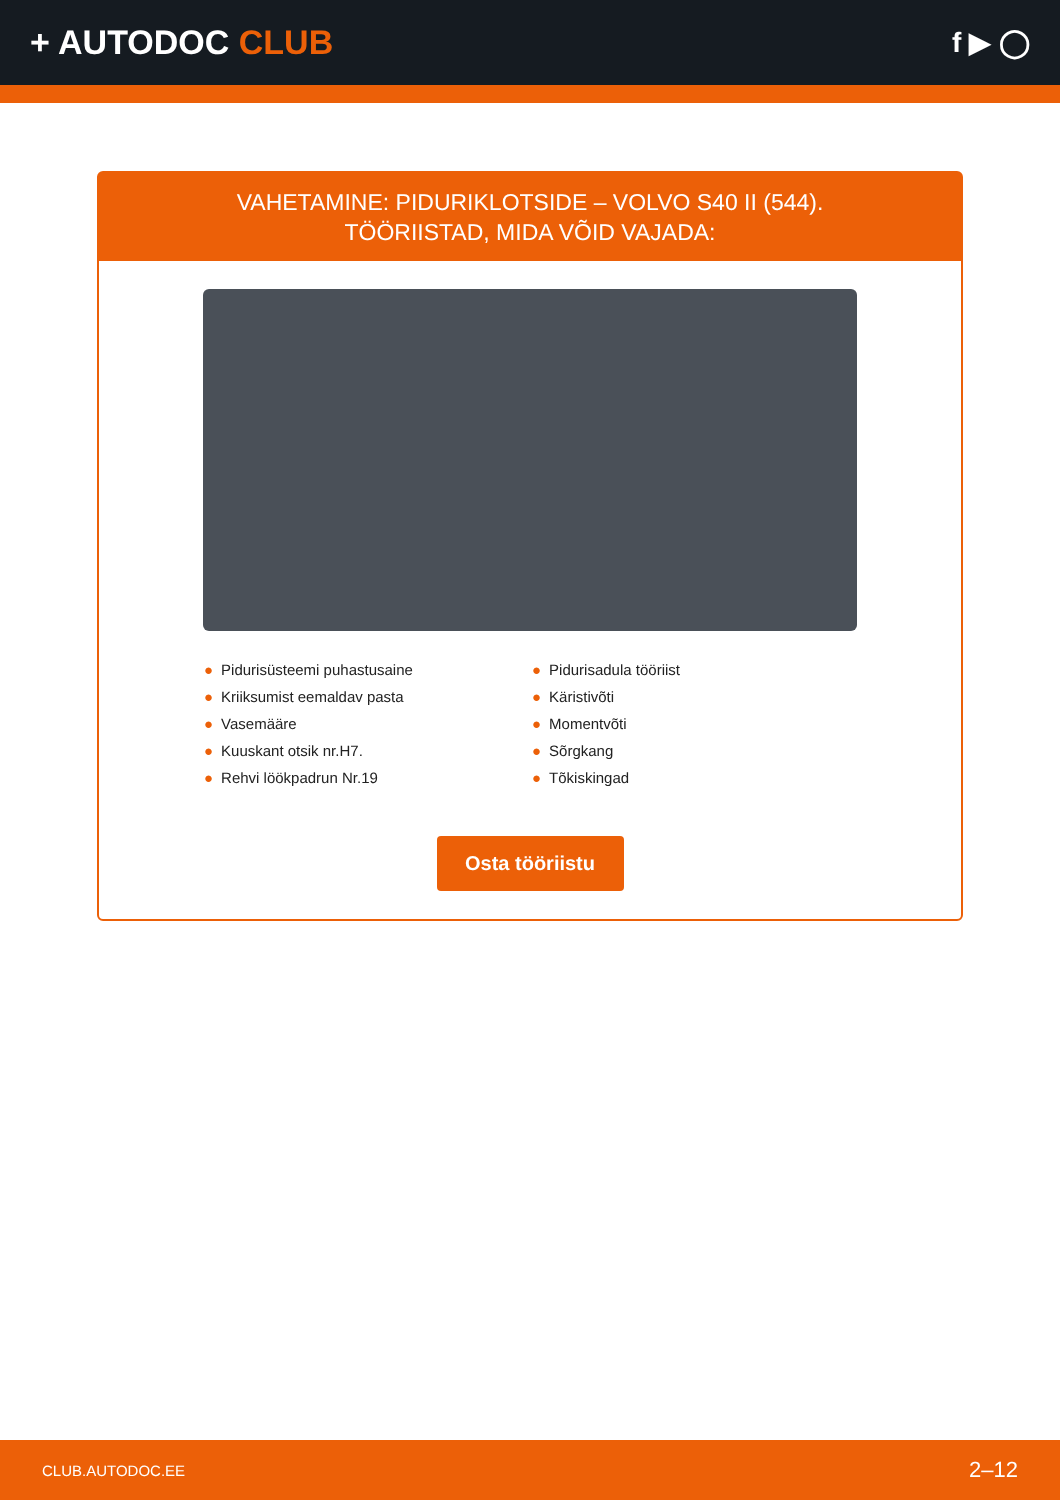+ AUTODOC CLUB
f ▶ ◯
VAHETAMINE: PIDURIKLOTSIDE – VOLVO S40 II (544).
TÖÖRIISTAD, MIDA VÕID VAJADA:
● Pidurisüsteemi puhastusaine
● Kriiksumist eemaldav pasta
● Vasemääre
● Kuuskant otsik nr.H7.
● Rehvi löökpadrun Nr.19
● Pidurisadula tööriist
● Käristivõti
● Momentvõti
● Sõrgkang
● Tõkiskingad
Osta tööriistu
CLUB.AUTODOC.EE 2–12